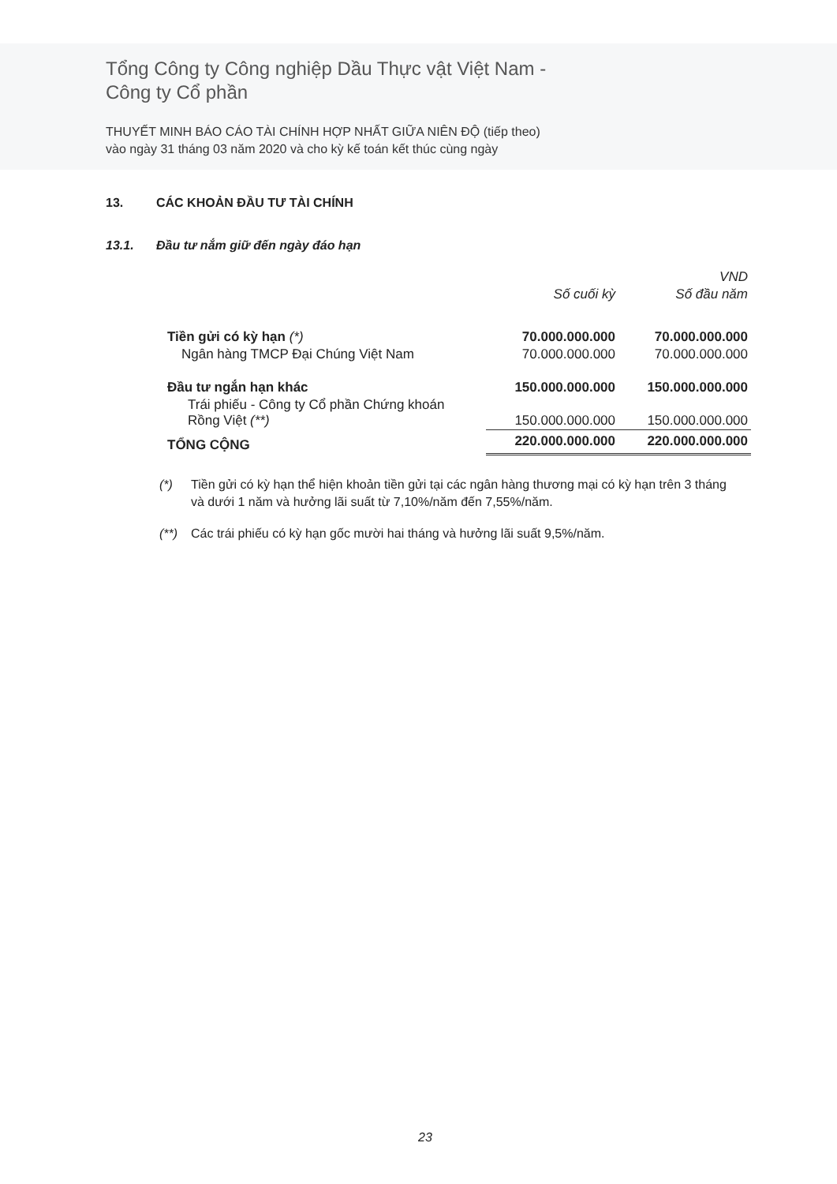Tổng Công ty Công nghiệp Dầu Thực vật Việt Nam -
Công ty Cổ phần
THUYẾT MINH BÁO CÁO TÀI CHÍNH HỢP NHẤT GIỮA NIÊN ĐỘ (tiếp theo)
vào ngày 31 tháng 03 năm 2020 và cho kỳ kế toán kết thúc cùng ngày
13. CÁC KHOẢN ĐẦU TƯ TÀI CHÍNH
13.1. Đầu tư nắm giữ đến ngày đáo hạn
| | | VND |
| | Số cuối kỳ | Số đầu năm |
| Tiền gửi có kỳ hạn (*) | 70.000.000.000 | 70.000.000.000 |
| Ngân hàng TMCP Đại Chúng Việt Nam | 70.000.000.000 | 70.000.000.000 |
| Đầu tư ngắn hạn khác | 150.000.000.000 | 150.000.000.000 |
| Trái phiếu - Công ty Cổ phần Chứng khoán Rồng Việt (**) | 150.000.000.000 | 150.000.000.000 |
| TỔNG CỘNG | 220.000.000.000 | 220.000.000.000 |
(*) Tiền gửi có kỳ hạn thể hiện khoản tiền gửi tại các ngân hàng thương mại có kỳ hạn trên 3 tháng và dưới 1 năm và hưởng lãi suất từ 7,10%/năm đến 7,55%/năm.
(**) Các trái phiếu có kỳ hạn gốc mười hai tháng và hưởng lãi suất 9,5%/năm.
23